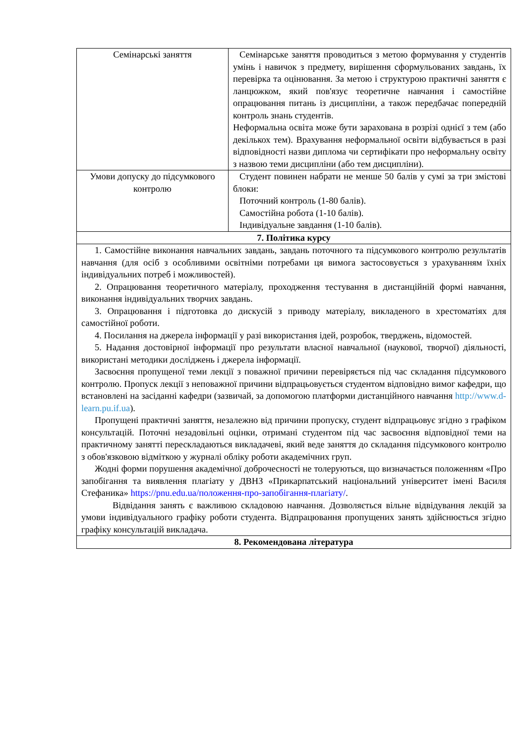| Семінарські заняття | Семінарське заняття проводиться з метою формування у студентів умінь і навичок з предмету, вирішення сформульованих завдань, їх перевірка та оцінювання. За метою і структурою практичні заняття є ланцюжком, який пов'язує теоретичне навчання і самостійне опрацювання питань із дисципліни, а також передбачає попередній контроль знань студентів. Неформальна освіта може бути зарахована в розрізі однієї з тем (або декількох тем). Врахування неформальної освіти відбувається в разі відповідності назви диплома чи сертифікати про неформальну освіту з назвою теми дисципліни (або тем дисципліни). |
| Умови допуску до підсумкового контролю | Студент повинен набрати не менше 50 балів у сумі за три змістові блоки: Поточний контроль (1-80 балів). Самостійна робота (1-10 балів). Індивідуальне завдання (1-10 балів). |
| 7. Політика курсу | |
| 1. Самостійне виконання навчальних завдань, завдань поточного та підсумкового контролю результатів навчання (для осіб з особливими освітніми потребами ця вимога застосовується з урахуванням їхніх індивідуальних потреб і можливостей). 2. Опрацювання теоретичного матеріалу, проходження тестування в дистанційній формі навчання, виконання індивідуальних творчих завдань. 3. Опрацювання і підготовка до дискусій з приводу матеріалу, викладеного в хрестоматіях для самостійної роботи. 4. Посилання на джерела інформації у разі використання ідей, розробок, тверджень, відомостей. 5. Надання достовірної інформації про результати власної навчальної (наукової, творчої) діяльності, використані методики досліджень і джерела інформації. Засвоєння пропущеної теми лекції з поважної причини перевіряється під час складання підсумкового контролю. Пропуск лекції з неповажної причини відпрацьовується студентом відповідно вимог кафедри, що встановлені на засіданні кафедри (зазвичай, за допомогою платформи дистанційного навчання http://www.d-learn.pu.if.ua ). Пропущені практичні заняття, незалежно від причини пропуску, студент відпрацьовує згідно з графіком консультацій. Поточні незадовільні оцінки, отримані студентом під час засвоєння відповідної теми на практичному занятті перескладаються викладачеві, який веде заняття до складання підсумкового контролю з обов'язковою відміткою у журналі обліку роботи академічних груп. Жодні форми порушення академічної доброчесності не толеруються, що визначається положенням «Про запобігання та виявлення плагіату у ДВНЗ «Прикарпатський національний університет імені Василя Стефаника» https://pnu.edu.ua/положення-про-запобігання-плагіату/ . Відвідання занять є важливою складовою навчання. Дозволяється вільне відвідування лекцій за умови індивідуального графіку роботи студента. Відпрацювання пропущених занять здійснюється згідно графіку консультацій викладача. | |
| 8. Рекомендована література | |